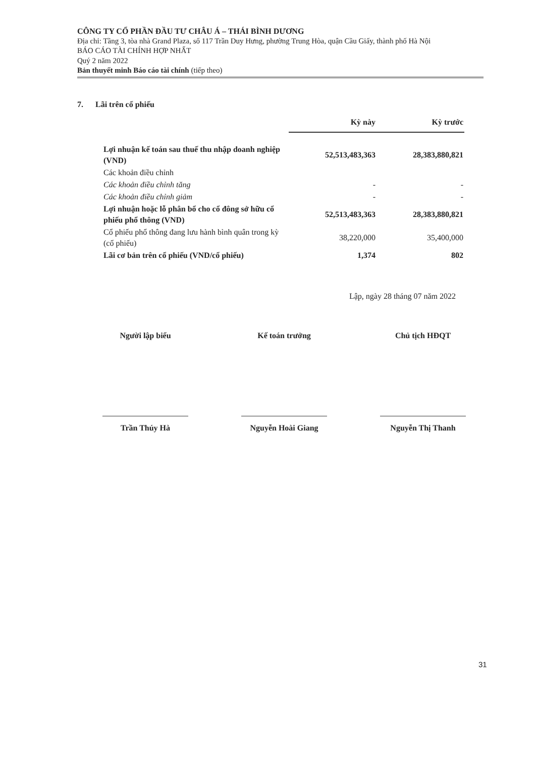CÔNG TY CỔ PHẦN ĐẦU TƯ CHÂU Á – THÁI BÌNH DƯƠNG
Địa chỉ: Tầng 3, tòa nhà Grand Plaza, số 117 Trần Duy Hưng, phường Trung Hòa, quận Cầu Giấy, thành phố Hà Nội
BÁO CÁO TÀI CHÍNH HỢP NHẤT
Quý 2 năm 2022
Bản thuyết minh Báo cáo tài chính (tiếp theo)
7. Lãi trên cổ phiếu
| | Kỳ này | Kỳ trước |
| Lợi nhuận kế toán sau thuế thu nhập doanh nghiệp (VND) | 52,513,483,363 | 28,383,880,821 |
| Các khoản điều chỉnh | | |
| Các khoản điều chỉnh tăng | - | - |
| Các khoản điều chỉnh giảm | - | - |
| Lợi nhuận hoặc lỗ phân bổ cho cổ đông sở hữu cổ phiếu phổ thông (VND) | 52,513,483,363 | 28,383,880,821 |
| Cổ phiếu phổ thông đang lưu hành bình quân trong kỳ (cổ phiếu) | 38,220,000 | 35,400,000 |
| Lãi cơ bản trên cổ phiếu (VND/cổ phiếu) | 1,374 | 802 |
Lập, ngày 28 tháng 07 năm 2022
Người lập biểu
Trần Thúy Hà
Kế toán trưởng
Nguyễn Hoài Giang
Chủ tịch HĐQT
Nguyễn Thị Thanh
31